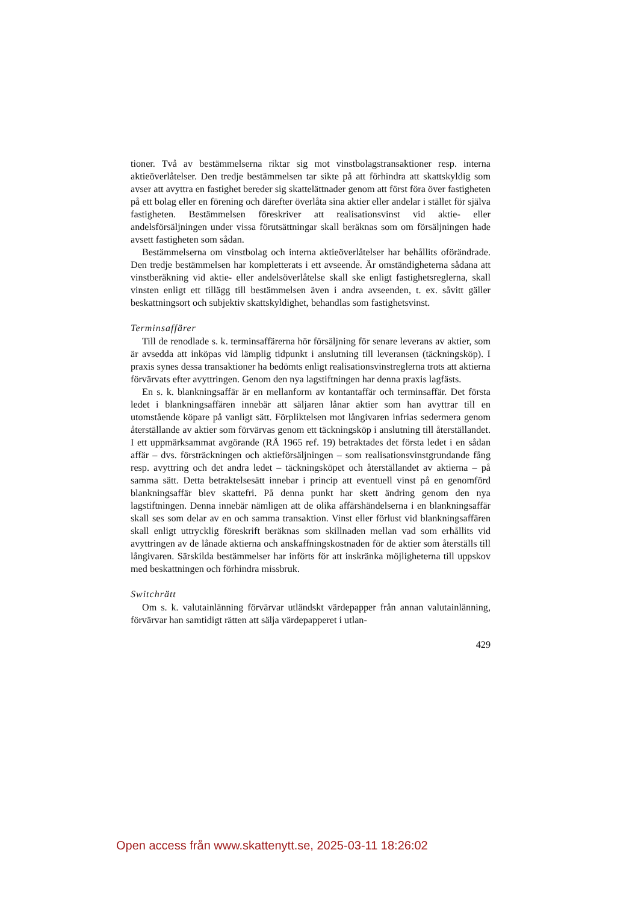tioner. Två av bestämmelserna riktar sig mot vinstbolagstransaktioner resp. interna aktieöverlåtelser. Den tredje bestämmelsen tar sikte på att förhindra att skattskyldig som avser att avyttra en fastighet bereder sig skattelättnader genom att först föra över fastigheten på ett bolag eller en förening och därefter överlåta sina aktier eller andelar i stället för själva fastigheten. Bestämmelsen föreskriver att realisationsvinst vid aktie- eller andelsförsäljningen under vissa förutsättningar skall beräknas som om försäljningen hade avsett fastigheten som sådan.
Bestämmelserna om vinstbolag och interna aktieöverlåtelser har behållits oförändrade. Den tredje bestämmelsen har kompletterats i ett avseende. Är omständigheterna sådana att vinstberäkning vid aktie- eller andelsöverlåtelse skall ske enligt fastighetsreglerna, skall vinsten enligt ett tillägg till bestämmelsen även i andra avseenden, t. ex. såvitt gäller beskattningsort och subjektiv skattskyldighet, behandlas som fastighetsvinst.
Terminsaffärer
Till de renodlade s. k. terminsaffärerna hör försäljning för senare leverans av aktier, som är avsedda att inköpas vid lämplig tidpunkt i anslutning till leveransen (täckningsköp). I praxis synes dessa transaktioner ha bedömts enligt realisationsvinstreglerna trots att aktierna förvärvats efter avyttringen. Genom den nya lagstiftningen har denna praxis lagfästs.
En s. k. blankningsaffär är en mellanform av kontantaffär och terminsaffär. Det första ledet i blankningsaffären innebär att säljaren lånar aktier som han avyttrar till en utomstående köpare på vanligt sätt. Förpliktelsen mot långivaren infrias sedermera genom återställande av aktier som förvärvas genom ett täckningsköp i anslutning till återställandet. I ett uppmärksammat avgörande (RÅ 1965 ref. 19) betraktades det första ledet i en sådan affär – dvs. försträckningen och aktieförsäljningen – som realisationsvinstgrundande fång resp. avyttring och det andra ledet – täckningsköpet och återställandet av aktierna – på samma sätt. Detta betraktelsesätt innebar i princip att eventuell vinst på en genomförd blankningsaffär blev skattefri. På denna punkt har skett ändring genom den nya lagstiftningen. Denna innebär nämligen att de olika affärshändelserna i en blankningsaffär skall ses som delar av en och samma transaktion. Vinst eller förlust vid blankningsaffären skall enligt uttrycklig föreskrift beräknas som skillnaden mellan vad som erhållits vid avyttringen av de lånade aktierna och anskaffningskostnaden för de aktier som återställs till långivaren. Särskilda bestämmelser har införts för att inskränka möjligheterna till uppskov med beskattningen och förhindra missbruk.
Switchrätt
Om s. k. valutainlänning förvärvar utländskt värdepapper från annan valutainlänning, förvärvar han samtidigt rätten att sälja värdepapperet i utlan-
429
Open access från www.skattenytt.se, 2025-03-11 18:26:02